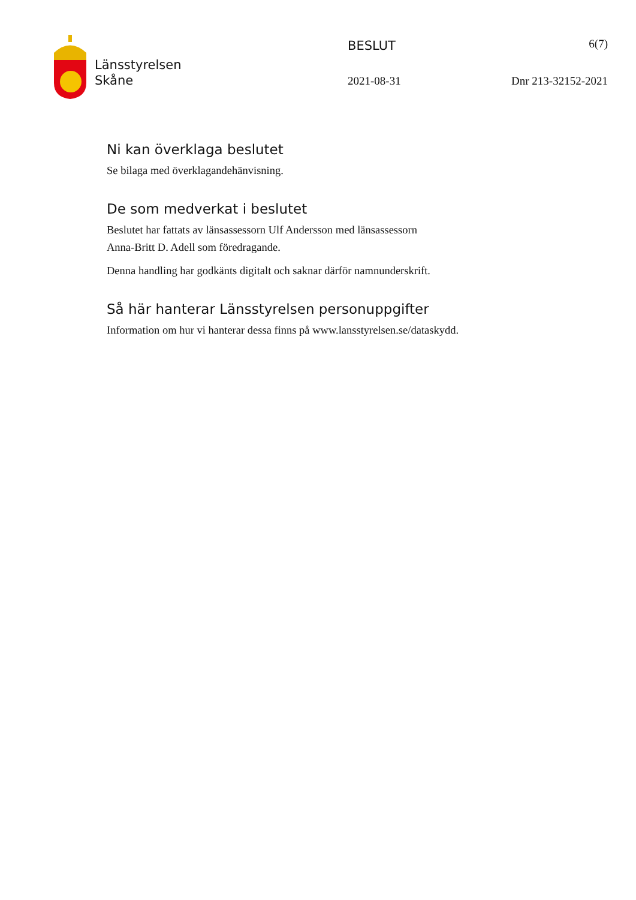Länsstyrelsen
Skåne
BESLUT 6(7)
2021-08-31 Dnr 213-32152-2021
Ni kan överklaga beslutet
Se bilaga med överklagandehänvisning.
De som medverkat i beslutet
Beslutet har fattats av länsassessorn Ulf Andersson med länsassessorn
Anna-Britt D. Adell som föredragande.
Denna handling har godkänts digitalt och saknar därför namnunderskrift.
Så här hanterar Länsstyrelsen personuppgifter
Information om hur vi hanterar dessa finns på www.lansstyrelsen.se/dataskydd.